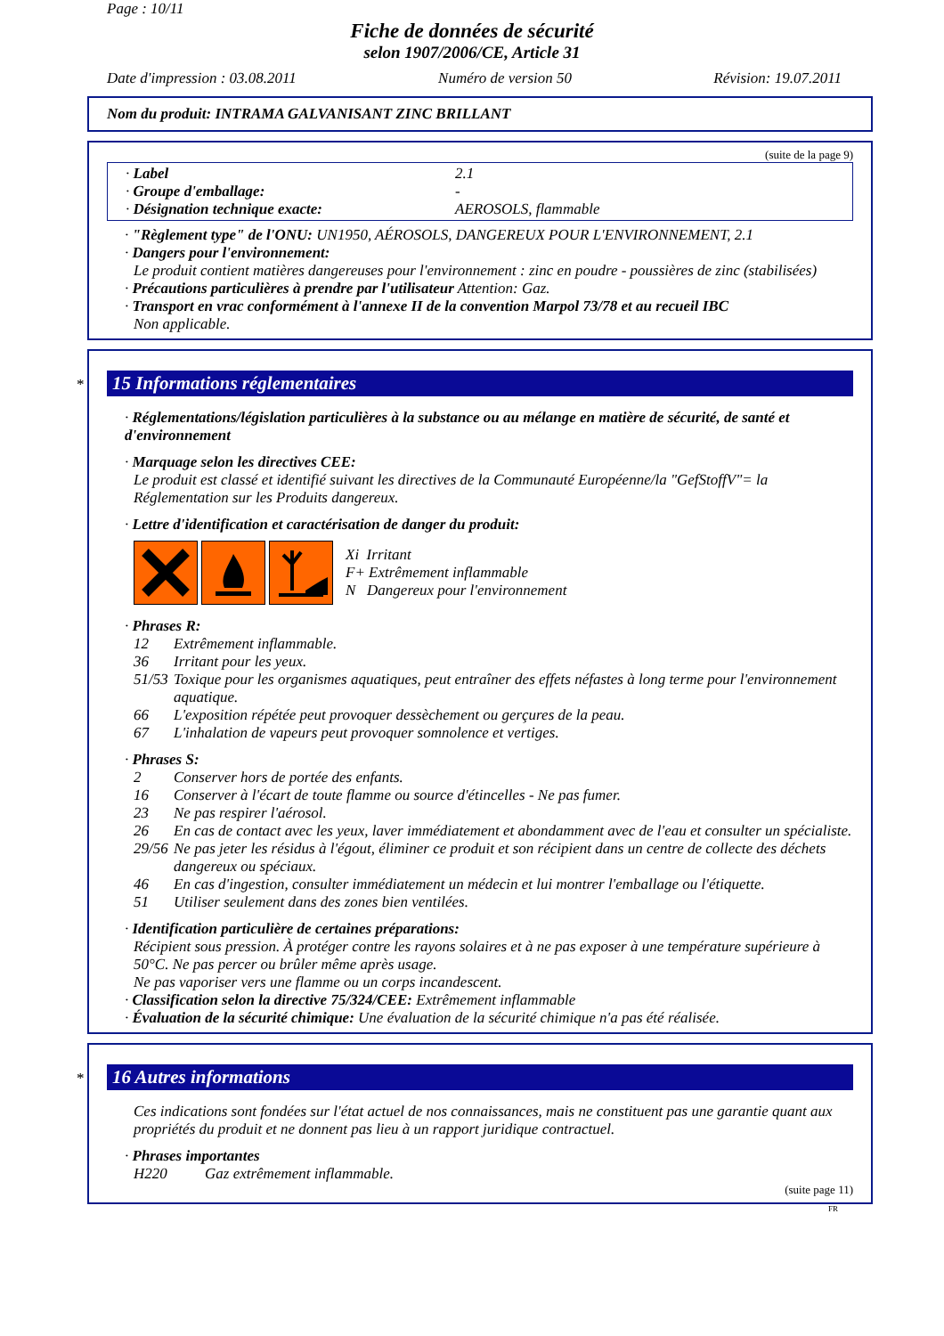Page : 10/11
Fiche de données de sécurité
selon 1907/2006/CE, Article 31
Date d'impression : 03.08.2011 Numéro de version 50 Révision: 19.07.2011
Nom du produit: INTRAMA GALVANISANT ZINC BRILLANT
(suite de la page 9)
· Label 2.1
· Groupe d'emballage: -
· Désignation technique exacte: AEROSOLS, flammable
· "Règlement type" de l'ONU: UN1950, AÉROSOLS, DANGEREUX POUR L'ENVIRONNEMENT, 2.1
· Dangers pour l'environnement:
Le produit contient matières dangereuses pour l'environnement : zinc en poudre - poussières de zinc (stabilisées)
· Précautions particulières à prendre par l'utilisateur Attention: Gaz.
· Transport en vrac conformément à l'annexe II de la convention Marpol 73/78 et au recueil IBC
Non applicable.
*
15 Informations réglementaires
· Réglementations/législation particulières à la substance ou au mélange en matière de sécurité, de santé et d'environnement
· Marquage selon les directives CEE:
Le produit est classé et identifié suivant les directives de la Communauté Européenne/la "GefStoffV"= la Réglementation sur les Produits dangereux.
· Lettre d'identification et caractérisation de danger du produit:
Xi Irritant
F+ Extrêmement inflammable
N Dangereux pour l'environnement
· Phrases R:
12 Extrêmement inflammable.
36 Irritant pour les yeux.
51/53 Toxique pour les organismes aquatiques, peut entraîner des effets néfastes à long terme pour l'environnement aquatique.
66 L'exposition répétée peut provoquer dessèchement ou gerçures de la peau.
67 L'inhalation de vapeurs peut provoquer somnolence et vertiges.
· Phrases S:
2 Conserver hors de portée des enfants.
16 Conserver à l'écart de toute flamme ou source d'étincelles - Ne pas fumer.
23 Ne pas respirer l'aérosol.
26 En cas de contact avec les yeux, laver immédiatement et abondamment avec de l'eau et consulter un spécialiste.
29/56 Ne pas jeter les résidus à l'égout, éliminer ce produit et son récipient dans un centre de collecte des déchets dangereux ou spéciaux.
46 En cas d'ingestion, consulter immédiatement un médecin et lui montrer l'emballage ou l'étiquette.
51 Utiliser seulement dans des zones bien ventilées.
· Identification particulière de certaines préparations:
Récipient sous pression. À protéger contre les rayons solaires et à ne pas exposer à une température supérieure à 50°C. Ne pas percer ou brûler même après usage.
Ne pas vaporiser vers une flamme ou un corps incandescent.
· Classification selon la directive 75/324/CEE: Extrêmement inflammable
· Évaluation de la sécurité chimique: Une évaluation de la sécurité chimique n'a pas été réalisée.
*
16 Autres informations
Ces indications sont fondées sur l'état actuel de nos connaissances, mais ne constituent pas une garantie quant aux propriétés du produit et ne donnent pas lieu à un rapport juridique contractuel.
· Phrases importantes
H220 Gaz extrêmement inflammable.
(suite page 11)
FR